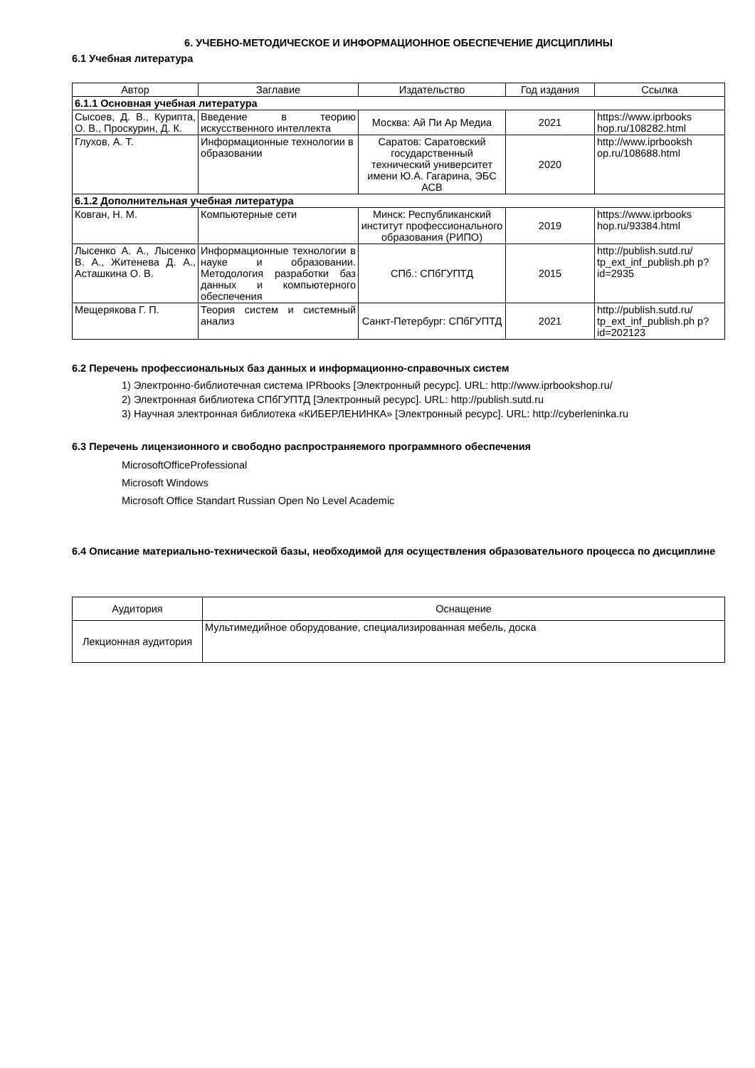6. УЧЕБНО-МЕТОДИЧЕСКОЕ И ИНФОРМАЦИОННОЕ ОБЕСПЕЧЕНИЕ ДИСЦИПЛИНЫ
6.1 Учебная литература
| Автор | Заглавие | Издательство | Год издания | Ссылка |
| --- | --- | --- | --- | --- |
| 6.1.1 Основная учебная литература | | | | |
| Сысоев, Д. В., Курипта, О. В., Проскурин, Д. К. | Введение в теорию искусственного интеллекта | Москва: Ай Пи Ар Медиа | 2021 | https://www.iprbooks hop.ru/108282.html |
| Глухов, А. Т. | Информационные технологии в образовании | Саратов: Саратовский государственный технический университет имени Ю.А. Гагарина, ЭБС АСВ | 2020 | http://www.iprbooksh op.ru/108688.html |
| 6.1.2 Дополнительная учебная литература | | | | |
| Ковган, Н. М. | Компьютерные сети | Минск: Республиканский институт профессионального образования (РИПО) | 2019 | https://www.iprbooks hop.ru/93384.html |
| Лысенко А. А., Лысенко В. А., Житенева Д. А., Асташкина О. В. | Информационные технологии в науке и образовании. Методология разработки баз данных и компьютерного обеспечения | СПб.: СПбГУПТД | 2015 | http://publish.sutd.ru/ tp_ext_inf_publish.ph p?id=2935 |
| Мещерякова Г. П. | Теория систем и системный анализ | Санкт-Петербург: СПбГУПТД | 2021 | http://publish.sutd.ru/ tp_ext_inf_publish.ph p?id=202123 |
6.2 Перечень профессиональных баз данных и информационно-справочных систем
1) Электронно-библиотечная система IPRbooks [Электронный ресурс]. URL: http://www.iprbookshop.ru/
2) Электронная библиотека СПбГУПТД [Электронный ресурс]. URL: http://publish.sutd.ru
3) Научная электронная библиотека «КИБЕРЛЕНИНКА» [Электронный ресурс]. URL: http://cyberleninka.ru
6.3 Перечень лицензионного и свободно распространяемого программного обеспечения
MicrosoftOfficeProfessional
Microsoft Windows
Microsoft Office Standart Russian Open No Level Academic
6.4 Описание материально-технической базы, необходимой для осуществления образовательного процесса по дисциплине
| Аудитория | Оснащение |
| --- | --- |
| Лекционная аудитория | Мультимедийное оборудование, специализированная мебель, доска |